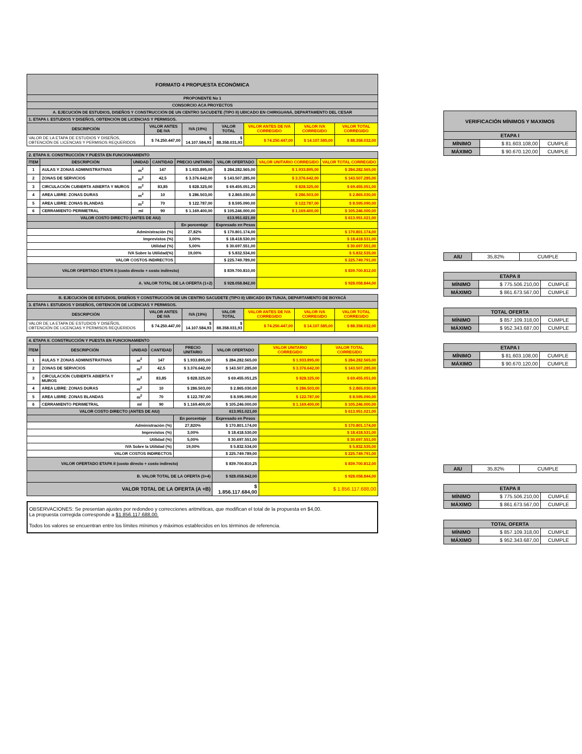| FORMATO 4 PROPUESTA ECONÓMICA | | | | | | |
| PROPONENTE No 1 | | | | | | |
| CONSORCIO ACA PROYECTOS | | | | | | |
| A. EJECUCIÓN DE ESTUDIOS, DISEÑOS Y CONSTRUCCIÓN DE UN CENTRO SACUDETE (TIPO II) UBICADO EN CHIRIGUANÁ, DEPARTAMENTO DEL CESAR | | | | | | |
| 1. ETAPA I. ESTUDIOS Y DISEÑOS, OBTENCIÓN DE LICENCIAS Y PERMISOS. | | | | | | |
| DESCRIPCIÓN | VALOR ANTES DE IVA | IVA (19%) | VALOR TOTAL | VALOR ANTES DE IVA CORREGIDO | VALOR IVA CORREGIDO | VALOR TOTAL CORREGIDO |
| VALOR DE LA ETAPA DE ESTUDIOS Y DISEÑOS, OBTENCIÓN DE LICENCIAS Y PERMISOS REQUERIDOS | $ 74.250.447,00 | $ 14.107.584,93 | $ 88.358.031,93 | $ 74.250.447,00 | $ 14.107.585,00 | $ 88.358.032,00 |
| 2. ETAPA II. CONSTRUCCIÓN Y PUESTA EN FUNCIONAMIENTO | | | | | | | |
| ÍTEM | DESCRIPCIÓN | UNIDAD | CANTIDAD | PRECIO UNITARIO | VALOR OFERTADO | VALOR UNITARIO CORREGIDO | VALOR TOTAL CORREGIDO |
| 1 | AULAS Y ZONAS ADMINISTRATIVAS | m<sup>2</sup> | 147 | $ 1.933.895,00 | $ 284.282.565,00 | $ 1.933.895,00 | $ 284.282.565,00 |
| 2 | ZONAS DE SERVICIOS | m<sup>2</sup> | 42,5 | $ 3.376.642,00 | $ 143.507.285,00 | $ 3.376.642,00 | $ 143.507.285,00 |
| 3 | CIRCULACIÓN CUBIERTA ABIERTA Y MUROS | m<sup>2</sup> | 83,85 | $ 828.325,00 | $ 69.455.051,25 | $ 828.325,00 | $ 69.455.051,00 |
| 4 | AREA LIBRE: ZONAS DURAS | m<sup>2</sup> | 10 | $ 286.503,00 | $ 2.865.030,00 | $ 286.503,00 | $ 2.865.030,00 |
| 5 | AREA LIBRE: ZONAS BLANDAS | m<sup>2</sup> | 70 | $ 122.787,00 | $ 8.595.090,00 | $ 122.787,00 | $ 8.595.090,00 |
| 6 | CERRAMIENTO PERIMETRAL | ml | 90 | $ 1.169.400,00 | $ 105.246.000,00 | $ 1.169.400,00 | $ 105.246.000,00 |
| VALOR COSTO DIRECTO (ANTES DE AIU) | | | | | 613.951.021,00 | $ 613.951.021,00 | |
| | | | | En porcentaje | Expresado en Pesos | | |
| Administración (%) | | | | 27,82% | $ 170.801.174,00 | $ 170.801.174,00 | |
| Imprevistos (%) | | | | 3,00% | $ 18.418.530,00 | $ 18.418.531,00 | |
| Utilidad (%) | | | | 5,00% | $ 30.697.551,00 | $ 30.697.551,00 | |
| IVA Sobre la Utilidad(%) | | | | 19,00% | $ 5.832.534,00 | $ 5.832.535,00 | |
| VALOR COSTOS INDIRECTOS | | | | | $ 225.749.789,00 | $ 225.749.791,00 | |
| VALOR OFERTADO ETAPA II (costo directo + costo indirecto) | | | | | $ 839.700.810,00 | $ 839.700.812,00 | |
| A. VALOR TOTAL DE LA OFERTA (1+2) | | | | | $ 928.058.842,00 | $ 928.058.844,00 | |
| B. EJECUCIÓN DE ESTUDIOS, DISEÑOS Y CONSTRUCCIÓN DE UN CENTRO SACUDETE (TIPO II) UBICADO EN TUNJA, DEPARTAMENTO DE BOYACÁ | | | | | | |
| 3. ETAPA I. ESTUDIOS Y DISEÑOS, OBTENCIÓN DE LICENCIAS Y PERMISOS. | | | | | | |
| DESCRIPCIÓN | VALOR ANTES DE IVA | IVA (19%) | VALOR TOTAL | VALOR ANTES DE IVA CORREGIDO | VALOR IVA CORREGIDO | VALOR TOTAL CORREGIDO |
| VALOR DE LA ETAPA DE ESTUDIOS Y DISEÑOS, OBTENCIÓN DE LICENCIAS Y PERMISOS REQUERIDOS | $ 74.250.447,00 | $ 14.107.584,93 | $ 88.358.031,93 | $ 74.250.447,00 | $ 14.107.585,00 | $ 88.358.032,00 |
| 4. ETAPA II. CONSTRUCCIÓN Y PUESTA EN FUNCIONAMIENTO | | | | | | | |
| ÍTEM | DESCRIPCIÓN | UNIDAD | CANTIDAD | PRECIO UNITARIO | VALOR OFERTADO | VALOR UNITARIO CORREGIDO | VALOR TOTAL CORREGIDO |
| 1 | AULAS Y ZONAS ADMINISTRATIVAS | m<sup>2</sup> | 147 | $ 1.933.895,00 | $ 284.282.565,00 | $ 1.933.895,00 | $ 284.282.565,00 |
| 2 | ZONAS DE SERVICIOS | m<sup>2</sup> | 42,5 | $ 3.376.642,00 | $ 143.507.285,00 | $ 3.376.642,00 | $ 143.507.285,00 |
| 3 | CIRCULACIÓN CUBIERTA ABIERTA Y MUROS | m<sup>2</sup> | 83,85 | $ 828.325,00 | $ 69.455.051,25 | $ 828.325,00 | $ 69.455.051,00 |
| 4 | AREA LIBRE: ZONAS DURAS | m<sup>2</sup> | 10 | $ 286.503,00 | $ 2.865.030,00 | $ 286.503,00 | $ 2.865.030,00 |
| 5 | AREA LIBRE: ZONAS BLANDAS | m<sup>2</sup> | 70 | $ 122.787,00 | $ 8.595.090,00 | $ 122.787,00 | $ 8.595.090,00 |
| 6 | CERRAMIENTO PERIMETRAL | ml | 90 | $ 1.169.400,00 | $ 105.246.000,00 | $ 1.169.400,00 | $ 105.246.000,00 |
| VALOR COSTO DIRECTO (ANTES DE AIU) | | | | | 613.951.021,00 | $ 613.951.021,00 | |
| | | | | En porcentaje | Expresado en Pesos | | |
| Administración (%) | | | | 27,820% | $ 170.801.174,00 | $ 170.801.174,00 | |
| Imprevistos (%) | | | | 3,00% | $ 18.418.530,00 | $ 18.418.531,00 | |
| Utilidad (%) | | | | 5,00% | $ 30.697.551,00 | $ 30.697.551,00 | |
| IVA Sobre la Utilidad (%) | | | | 19,00% | $ 5.832.534,00 | $ 5.832.535,00 | |
| VALOR COSTOS INDIRECTOS | | | | | $ 225.749.789,00 | $ 225.749.791,00 | |
| VALOR OFERTADO ETAPA II (costo directo + costo indirecto) | | | | | $ 839.700.810,25 | $ 839.700.812,00 | |
| B. VALOR TOTAL DE LA OFERTA (3+4) | | | | | $ 928.058.842,00 | $ 928.058.844,00 | |
| VALOR TOTAL DE LA OFERTA (A +B) | | | | | $ 1.856.117.684,00 | $ 1.856.117.688,00 | |
OBSERVACIONES: Se presentan ajustes por redondeo y correcciones aritméticas, que modifican el total de la propuesta en $4,00.
La propuesta corregida corresponde a $1.856.117.688,00.
Todos los valores se encuentran entre los límites mínimos y máximos establecidos en los términos de referencia.
| VERIFICACIÓN MÍNIMOS Y MAXIMOS | | |
| ETAPA I | | |
| MÍNIMO | $ 81.603.108,00 | CUMPLE |
| MÁXIMO | $ 90.670.120,00 | CUMPLE |
| AIU | 35,82% | CUMPLE |
| ETAPA II | | |
| MÍNIMO | $ 775.506.210,00 | CUMPLE |
| MÁXIMO | $ 861.673.567,00 | CUMPLE |
| TOTAL OFERTA | | |
| MÍNIMO | $ 857.109.318,00 | CUMPLE |
| MÁXIMO | $ 952.343.687,00 | CUMPLE |
| ETAPA I | | |
| MÍNIMO | $ 81.603.108,00 | CUMPLE |
| MÁXIMO | $ 90.670.120,00 | CUMPLE |
| AIU | 35,82% | CUMPLE |
| ETAPA II | | |
| MÍNIMO | $ 775.506.210,00 | CUMPLE |
| MÁXIMO | $ 861.673.567,00 | CUMPLE |
| TOTAL OFERTA | | |
| MÍNIMO | $ 857.109.318,00 | CUMPLE |
| MÁXIMO | $ 952.343.687,00 | CUMPLE |